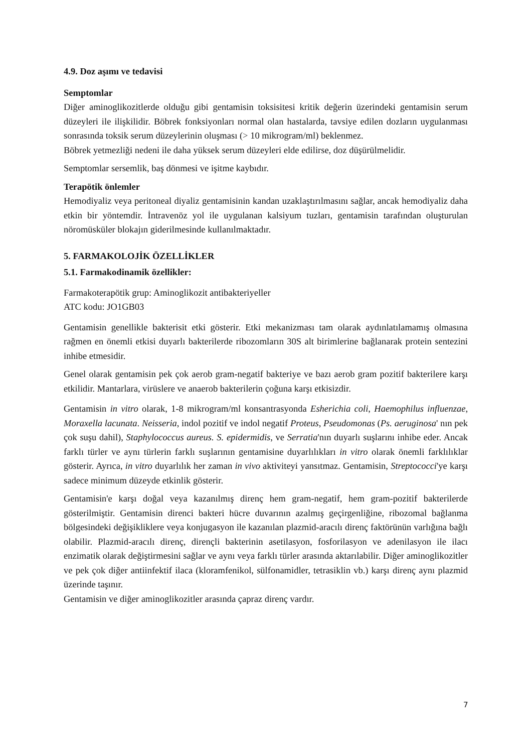4.9. Doz aşımı ve tedavisi
Semptomlar
Diğer aminoglikozitlerde olduğu gibi gentamisin toksisitesi kritik değerin üzerindeki gentamisin serum düzeyleri ile ilişkilidir. Böbrek fonksiyonları normal olan hastalarda, tavsiye edilen dozların uygulanması sonrasında toksik serum düzeylerinin oluşması (> 10 mikrogram/ml) beklenmez.
Böbrek yetmezliği nedeni ile daha yüksek serum düzeyleri elde edilirse, doz düşürülmelidir.
Semptomlar sersemlik, baş dönmesi ve işitme kaybıdır.
Terapötik önlemler
Hemodiyaliz veya peritoneal diyaliz gentamisinin kandan uzaklaştırılmasını sağlar, ancak hemodiyaliz daha etkin bir yöntemdir. İntravenöz yol ile uygulanan kalsiyum tuzları, gentamisin tarafından oluşturulan nöromüsküler blokajın giderilmesinde kullanılmaktadır.
5. FARMAKOLOJİK ÖZELLİKLER
5.1. Farmakodinamik özellikler:
Farmakoterapötik grup: Aminoglikozit antibakteriyeller
ATC kodu: JO1GB03
Gentamisin genellikle bakterisit etki gösterir. Etki mekanizması tam olarak aydınlatılamamış olmasına rağmen en önemli etkisi duyarlı bakterilerde ribozomların 30S alt birimlerine bağlanarak protein sentezini inhibe etmesidir.
Genel olarak gentamisin pek çok aerob gram-negatif bakteriye ve bazı aerob gram pozitif bakterilere karşı etkilidir. Mantarlara, virüslere ve anaerob bakterilerin çoğuna karşı etkisizdir.
Gentamisin in vitro olarak, 1-8 mikrogram/ml konsantrasyonda Esherichia coli, Haemophilus influenzae, Moraxella lacunata. Neisseria, indol pozitif ve indol negatif Proteus, Pseudomonas (Ps. aeruginosa' nın pek çok suşu dahil), Staphylococcus aureus. S. epidermidis, ve Serratia'nın duyarlı suşlarını inhibe eder. Ancak farklı türler ve aynı türlerin farklı suşlarının gentamisine duyarlılıkları in vitro olarak önemli farklılıklar gösterir. Ayrıca, in vitro duyarlılık her zaman in vivo aktiviteyi yansıtmaz. Gentamisin, Streptococci'ye karşı sadece minimum düzeyde etkinlik gösterir.
Gentamisin'e karşı doğal veya kazanılmış direnç hem gram-negatif, hem gram-pozitif bakterilerde gösterilmiştir. Gentamisin direnci bakteri hücre duvarının azalmış geçirgenliğine, ribozomal bağlanma bölgesindeki değişikliklere veya konjugasyon ile kazanılan plazmid-aracılı direnç faktörünün varlığına bağlı olabilir. Plazmid-aracılı direnç, dirençli bakterinin asetilasyon, fosforilasyon ve adenilasyon ile ilacı enzimatik olarak değiştirmesini sağlar ve aynı veya farklı türler arasında aktarılabilir. Diğer aminoglikozitler ve pek çok diğer antiinfektif ilaca (kloramfenikol, sülfonamidler, tetrasiklin vb.) karşı direnç aynı plazmid üzerinde taşınır.
Gentamisin ve diğer aminoglikozitler arasında çapraz direnç vardır.
7